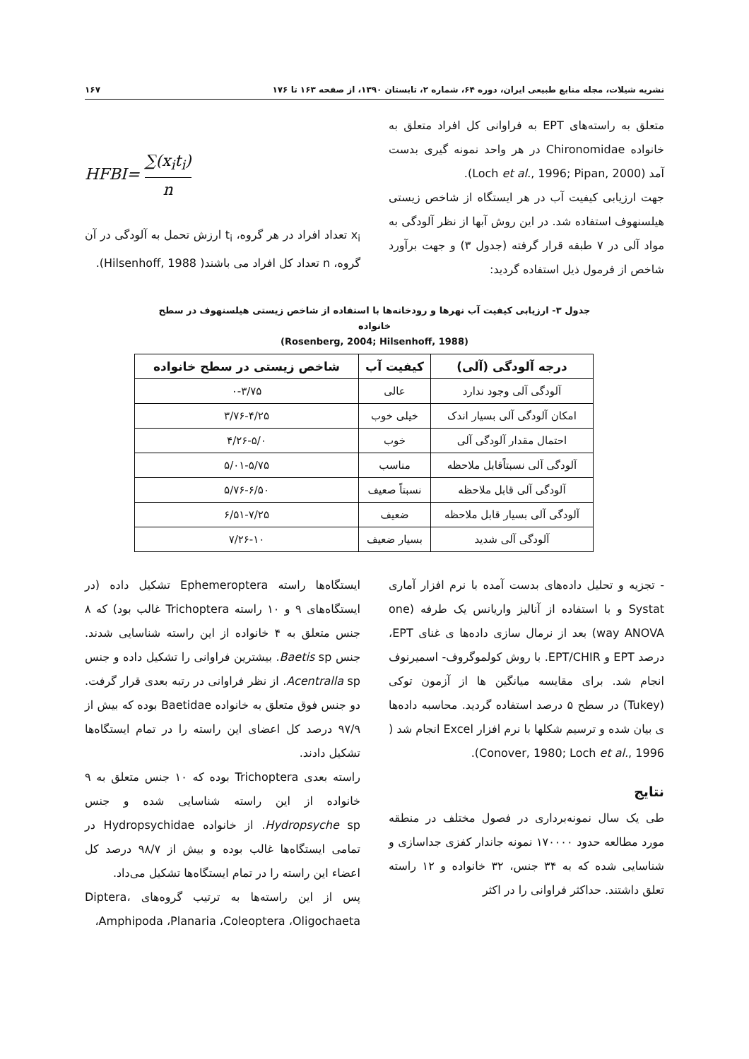نشریه شیلات، مجله منابع طبیعی ایران، دوره ۶۴، شماره ۲، تابستان ۱۳۹۰، از صفحه ۱۶۳ تا ۱۷۶ ۱۶۷
متعلق به راسته‌های EPT به فراوانی کل افراد متعلق به خانواده Chironomidae در هر واحد نمونه گیری بدست آمد (Loch et al., 1996; Pipan, 2000).
جهت ارزیابی کیفیت آب در هر ایستگاه از شاخص زیستی هیلسنهوف استفاده شد. در این روش آبها از نظر آلودگی به مواد آلی در ۷ طبقه قرار گرفته (جدول ۳) و جهت برآورد شاخص از فرمول ذیل استفاده گردید:
HFBI= ∑(x<sub>i</sub>t<sub>i</sub>) n
x<sub>i</sub> تعداد افراد در هر گروه، t<sub>i</sub> ارزش تحمل به آلودگی در آن گروه، n تعداد کل افراد می باشند( Hilsenhoff, 1988).
جدول ۳- ارزیابی کیفیت آب نهرها و رودخانه‌ها با استفاده از شاخص زیستی هیلسنهوف در سطح خانواده
(Rosenberg, 2004; Hilsenhoff, 1988)
| درجه آلودگی (آلی) | کیفیت آب | شاخص زیستی در سطح خانواده |
| --- | --- | --- |
| آلودگی آلی وجود ندارد | عالی | ۰-۳/۷۵ |
| امکان آلودگی آلی بسیار اندک | خیلی خوب | ۳/۷۶-۴/۲۵ |
| احتمال مقدار آلودگی آلی | خوب | ۴/۲۶-۵/۰ |
| آلودگی آلی نسبتاًقابل ملاحظه | مناسب | ۵/۰۱-۵/۷۵ |
| آلودگی آلی قابل ملاحظه | نسبتاً صعیف | ۵/۷۶-۶/۵۰ |
| آلودگی آلی بسیار قابل ملاحظه | ضعیف | ۶/۵۱-۷/۲۵ |
| آلودگی آلی شدید | بسیار ضعیف | ۷/۲۶-۱۰ |
- تجزیه و تحلیل داده‌های بدست آمده با نرم افزار آماری Systat و با استفاده از آنالیز واریانس یک طرفه (one way ANOVA) بعد از نرمال سازی داده‌ها ی غنای EPT، درصد EPT و EPT/CHIR. با روش کولموگروف- اسمیرنوف انجام شد. برای مقایسه میانگین ها از آزمون توکی (Tukey) در سطح ۵ درصد استفاده گردید. محاسبه داده‌ها ی بیان شده و ترسیم شکلها با نرم افزار Excel انجام شد ( Conover, 1980; Loch et al., 1996).
نتایج
طی یک سال نمونه‌برداری در فصول مختلف در منطقه مورد مطالعه حدود ۱۷۰۰۰۰ نمونه جاندار کفزی جداسازی و شناسایی شده که به ۳۴ جنس، ۳۲ خانواده و ۱۲ راسته تعلق داشتند. حداکثر فراوانی را در اکثر
ایستگاه‌ها راسته Ephemeroptera تشکیل داده (در ایستگاه‌های ۹ و ۱۰ راسته Trichoptera غالب بود) که ۸ جنس متعلق به ۴ خانواده از این راسته شناسایی شدند. جنس Baetis sp. بیشترین فراوانی را تشکیل داده و جنس Acentralla sp. از نظر فراوانی در رتبه بعدی قرار گرفت. دو جنس فوق متعلق به خانواده Baetidae بوده که بیش از ۹۷/۹ درصد کل اعضای این راسته را در تمام ایستگاه‌ها تشکیل دادند.
راسته بعدی Trichoptera بوده که ۱۰ جنس متعلق به ۹ خانواده از این راسته شناسایی شده و جنس Hydropsyche sp. از خانواده Hydropsychidae در تمامی ایستگاه‌ها غالب بوده و بیش از ۹۸/۷ درصد کل اعضاء این راسته را در تمام ایستگاه‌ها تشکیل می‌داد.
پس از این راسته‌ها به ترتیب گروه‌های Diptera، Amphipoda ،Planaria ،Coleoptera ،Oligochaeta،